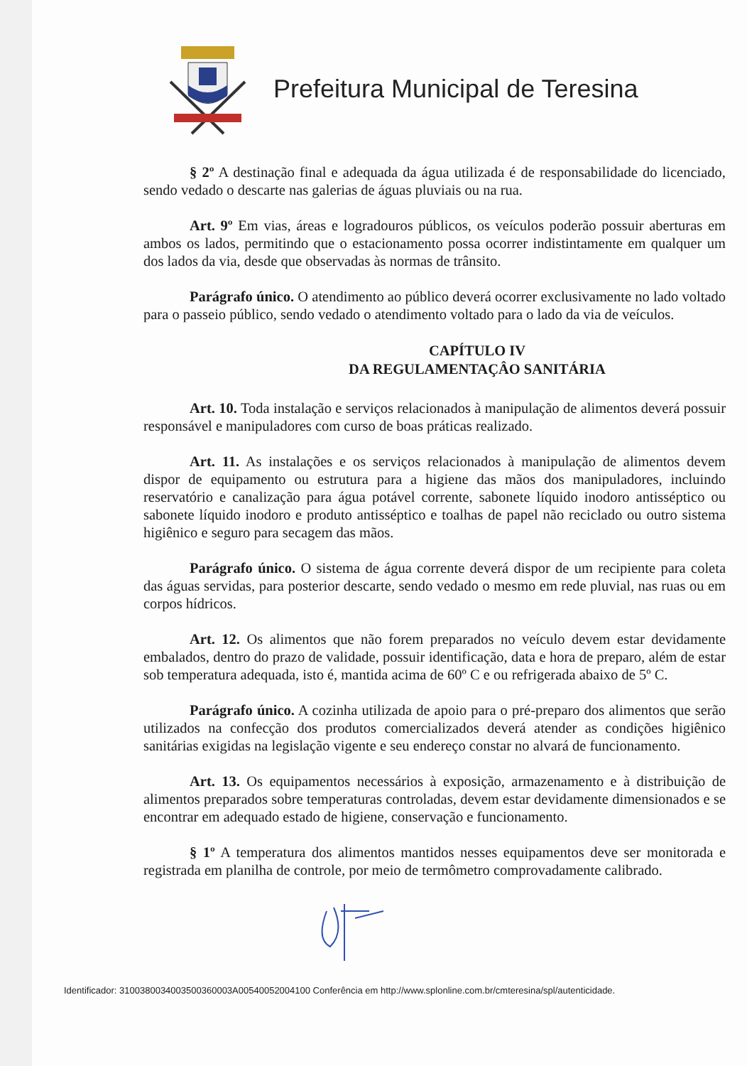Prefeitura Municipal de Teresina
§ 2º A destinação final e adequada da água utilizada é de responsabilidade do licenciado, sendo vedado o descarte nas galerias de águas pluviais ou na rua.
Art. 9º Em vias, áreas e logradouros públicos, os veículos poderão possuir aberturas em ambos os lados, permitindo que o estacionamento possa ocorrer indistintamente em qualquer um dos lados da via, desde que observadas às normas de trânsito.
Parágrafo único. O atendimento ao público deverá ocorrer exclusivamente no lado voltado para o passeio público, sendo vedado o atendimento voltado para o lado da via de veículos.
CAPÍTULO IV
DA REGULAMENTAÇÂO SANITÁRIA
Art. 10. Toda instalação e serviços relacionados à manipulação de alimentos deverá possuir responsável e manipuladores com curso de boas práticas realizado.
Art. 11. As instalações e os serviços relacionados à manipulação de alimentos devem dispor de equipamento ou estrutura para a higiene das mãos dos manipuladores, incluindo reservatório e canalização para água potável corrente, sabonete líquido inodoro antisséptico ou sabonete líquido inodoro e produto antisséptico e toalhas de papel não reciclado ou outro sistema higiênico e seguro para secagem das mãos.
Parágrafo único. O sistema de água corrente deverá dispor de um recipiente para coleta das águas servidas, para posterior descarte, sendo vedado o mesmo em rede pluvial, nas ruas ou em corpos hídricos.
Art. 12. Os alimentos que não forem preparados no veículo devem estar devidamente embalados, dentro do prazo de validade, possuir identificação, data e hora de preparo, além de estar sob temperatura adequada, isto é, mantida acima de 60º C e ou refrigerada abaixo de 5º C.
Parágrafo único. A cozinha utilizada de apoio para o pré-preparo dos alimentos que serão utilizados na confecção dos produtos comercializados deverá atender as condições higiênico sanitárias exigidas na legislação vigente e seu endereço constar no alvará de funcionamento.
Art. 13. Os equipamentos necessários à exposição, armazenamento e à distribuição de alimentos preparados sobre temperaturas controladas, devem estar devidamente dimensionados e se encontrar em adequado estado de higiene, conservação e funcionamento.
§ 1º A temperatura dos alimentos mantidos nesses equipamentos deve ser monitorada e registrada em planilha de controle, por meio de termômetro comprovadamente calibrado.
Identificador: 3100380034003500360003A00540052004100 Conferência em http://www.splonline.com.br/cmteresina/spl/autenticidade.